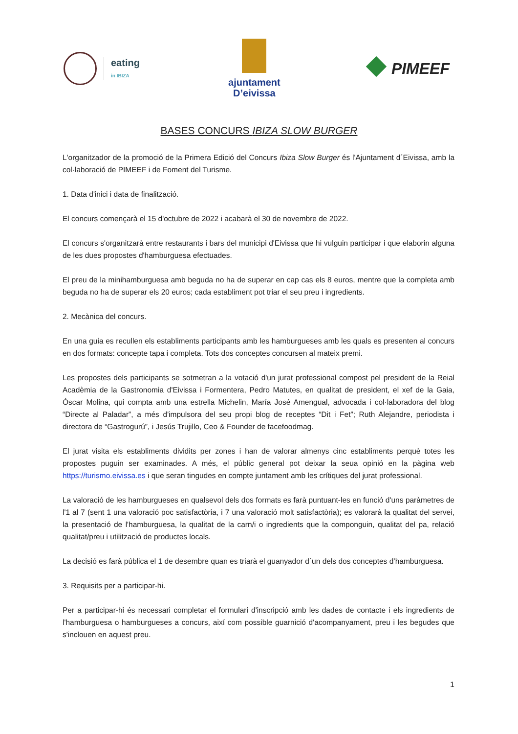eating
in IBIZA
ajuntament
D’eivissa
PIMEEF
BASES CONCURS IBIZA SLOW BURGER
L'organitzador de la promoció de la Primera Edició del Concurs Ibiza Slow Burger és l'Ajuntament d´Eivissa, amb la col·laboració de PIMEEF i de Foment del Turisme.
1. Data d'inici i data de finalització.
El concurs començarà el 15 d'octubre de 2022 i acabarà el 30 de novembre de 2022.
El concurs s'organitzarà entre restaurants i bars del municipi d'Eivissa que hi vulguin participar i que elaborin alguna de les dues propostes d'hamburguesa efectuades.
El preu de la minihamburguesa amb beguda no ha de superar en cap cas els 8 euros, mentre que la completa amb beguda no ha de superar els 20 euros; cada establiment pot triar el seu preu i ingredients.
2. Mecànica del concurs.
En una guia es recullen els establiments participants amb les hamburgueses amb les quals es presenten al concurs en dos formats: concepte tapa i completa. Tots dos conceptes concursen al mateix premi.
Les propostes dels participants se sotmetran a la votació d'un jurat professional compost pel president de la Reial Acadèmia de la Gastronomia d'Eivissa i Formentera, Pedro Matutes, en qualitat de president, el xef de la Gaia, Óscar Molina, qui compta amb una estrella Michelin, María José Amengual, advocada i col·laboradora del blog “Directe al Paladar”, a més d'impulsora del seu propi blog de receptes “Dit i Fet”; Ruth Alejandre, periodista i directora de “Gastrogurú”, i Jesús Trujillo, Ceo & Founder de facefoodmag.
El jurat visita els establiments dividits per zones i han de valorar almenys cinc establiments perquè totes les propostes puguin ser examinades. A més, el públic general pot deixar la seua opinió en la pàgina web https://turismo.eivissa.es i que seran tingudes en compte juntament amb les crítiques del jurat professional.
La valoració de les hamburgueses en qualsevol dels dos formats es farà puntuant-les en funció d'uns paràmetres de l'1 al 7 (sent 1 una valoració poc satisfactòria, i 7 una valoració molt satisfactòria); es valorarà la qualitat del servei, la presentació de l'hamburguesa, la qualitat de la carn/i o ingredients que la componguin, qualitat del pa, relació qualitat/preu i utilització de productes locals.
La decisió es farà pública el 1 de desembre quan es triarà el guanyador d´un dels dos conceptes d’hamburguesa.
3. Requisits per a participar-hi.
Per a participar-hi és necessari completar el formulari d'inscripció amb les dades de contacte i els ingredients de l'hamburguesa o hamburgueses a concurs, així com possible guarnició d'acompanyament, preu i les begudes que s'inclouen en aquest preu.
1